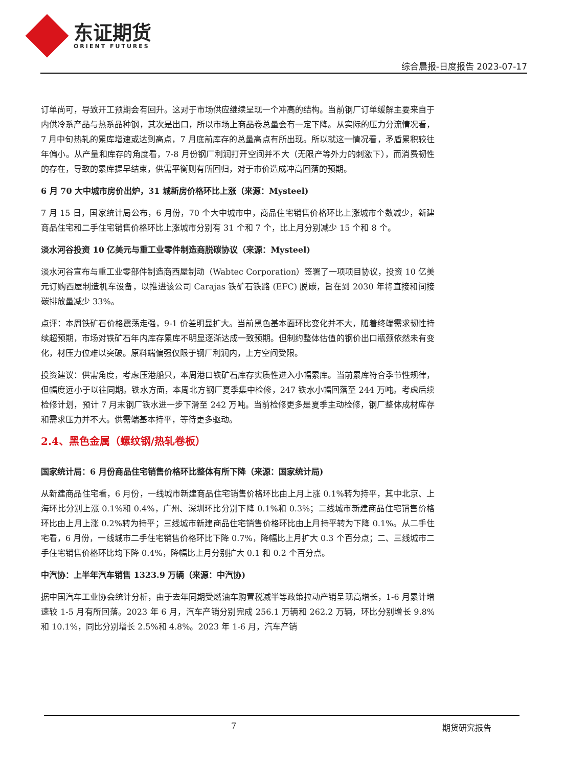东证期货
ORIENT FUTURES
综合晨报-日度报告 2023-07-17
订单尚可，导致开工预期会有回升。这对于市场供应继续呈现一个冲高的结构。当前钢厂订单缓解主要来自于内供冷系产品与热系品种钢，其次是出口，所以市场上商品卷总量会有一定下降。从实际的压力分流情况看，7 月中旬热轧的累库增速或达到高点，7 月底前库存的总量高点有所出现。所以就这一情况看，矛盾累积较往年偏小。从产量和库存的角度看，7-8 月份钢厂利润打开空间并不大（无限产等外力的刺激下），而消费韧性的存在，导致的累库提早结束，供需平衡则有所回归，对于市价造成冲高回落的预期。
6 月 70 大中城市房价出炉，31 城新房价格环比上涨（来源：Mysteel)
7 月 15 日，国家统计局公布，6 月份，70 个大中城市中，商品住宅销售价格环比上涨城市个数减少，新建商品住宅和二手住宅销售价格环比上涨城市分别有 31 个和 7 个，比上月分别减少 15 个和 8 个。
淡水河谷投资 10 亿美元与重工业零件制造商脱碳协议（来源：Mysteel)
淡水河谷宣布与重工业零部件制造商西屋制动（Wabtec Corporation）签署了一项项目协议，投资 10 亿美元订购西屋制造机车设备，以推进该公司 Carajas 铁矿石铁路 (EFC) 脱碳，旨在到 2030 年将直接和间接碳排放量减少 33%。
点评：本周铁矿石价格震荡走强，9-1 价差明显扩大。当前黑色基本面环比变化并不大，随着终端需求韧性持续超预期，市场对铁矿石年内库存累库不明显逐渐达成一致预期。但制约整体估值的钢价出口瓶颈依然未有变化，材压力位难以突破。原料端偏强仅限于钢厂利润内，上方空间受限。
投资建议：供需角度，考虑压港船只，本周港口铁矿石库存实质性进入小幅累库。当前累库符合季节性规律，但幅度远小于以往同期。铁水方面，本周北方钢厂夏季集中检修，247 铁水小幅回落至 244 万吨。考虑后续检修计划，预计 7 月末钢厂铁水进一步下滑至 242 万吨。当前检修更多是夏季主动检修，钢厂整体成材库存和需求压力并不大。供需端基本持平，等待更多驱动。
2.4、黑色金属（螺纹钢/热轧卷板）
国家统计局：6 月份商品住宅销售价格环比整体有所下降（来源：国家统计局)
从新建商品住宅看，6 月份，一线城市新建商品住宅销售价格环比由上月上涨 0.1%转为持平，其中北京、上海环比分别上涨 0.1%和 0.4%，广州、深圳环比分别下降 0.1%和 0.3%；二线城市新建商品住宅销售价格环比由上月上涨 0.2%转为持平；三线城市新建商品住宅销售价格环比由上月持平转为下降 0.1%。从二手住宅看，6 月份，一线城市二手住宅销售价格环比下降 0.7%，降幅比上月扩大 0.3 个百分点；二、三线城市二手住宅销售价格环比均下降 0.4%，降幅比上月分别扩大 0.1 和 0.2 个百分点。
中汽协：上半年汽车销售 1323.9 万辆（来源：中汽协)
据中国汽车工业协会统计分析，由于去年同期受燃油车购置税减半等政策拉动产销呈现高增长，1-6 月累计增速较 1-5 月有所回落。2023 年 6 月，汽车产销分别完成 256.1 万辆和 262.2 万辆，环比分别增长 9.8%和 10.1%，同比分别增长 2.5%和 4.8%。2023 年 1-6 月，汽车产销
7 期货研究报告